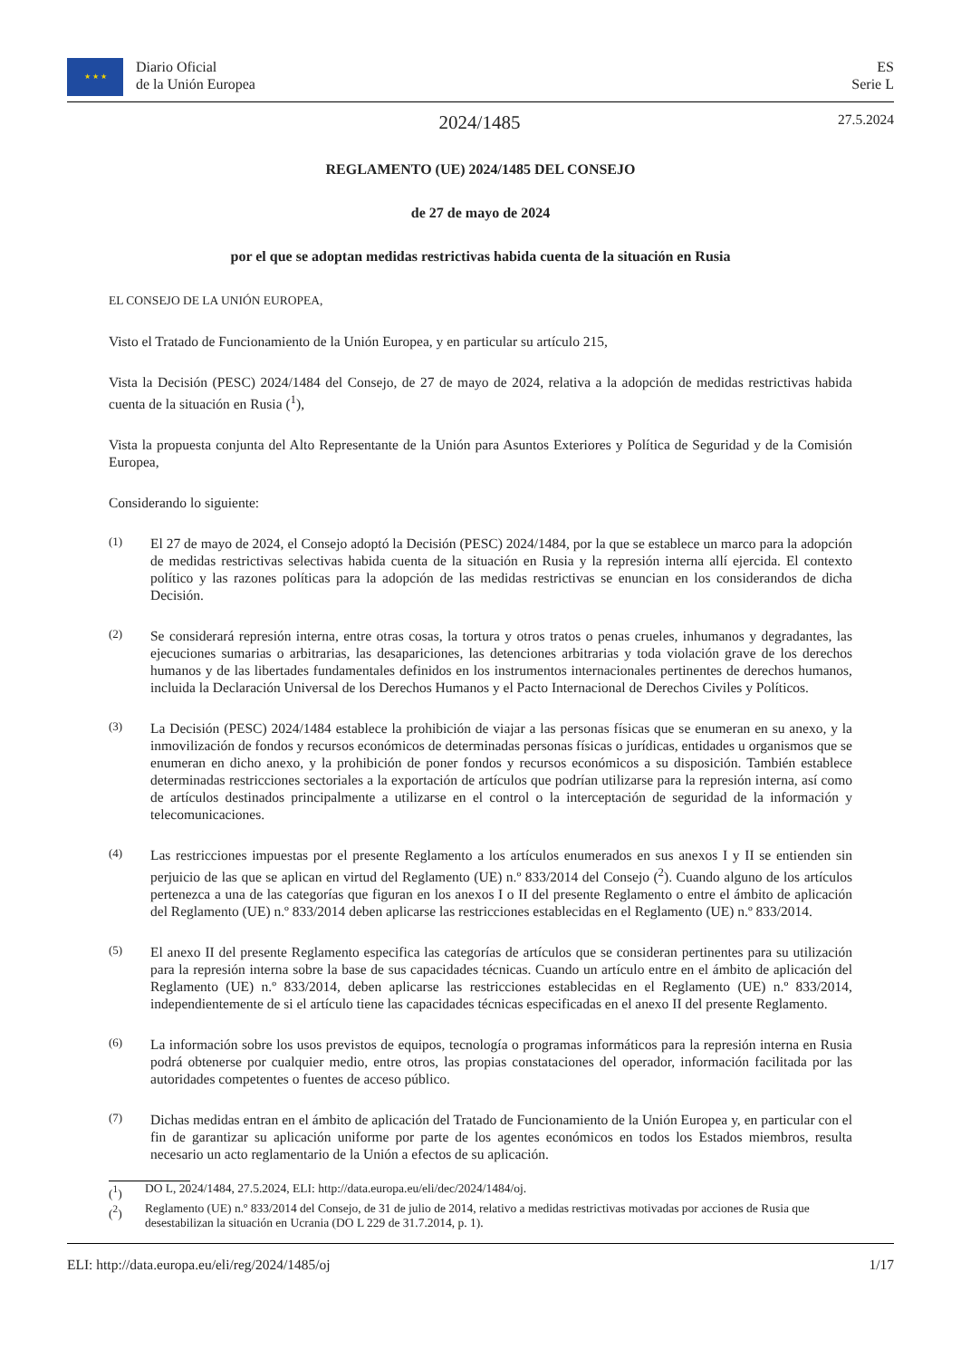★ ★ ★ Diario Oficial
de la Unión Europea
ES
Serie L
2024/1485
27.5.2024
REGLAMENTO (UE) 2024/1485 DEL CONSEJO
de 27 de mayo de 2024
por el que se adoptan medidas restrictivas habida cuenta de la situación en Rusia
EL CONSEJO DE LA UNIÓN EUROPEA,
Visto el Tratado de Funcionamiento de la Unión Europea, y en particular su artículo 215,
Vista la Decisión (PESC) 2024/1484 del Consejo, de 27 de mayo de 2024, relativa a la adopción de medidas restrictivas habida cuenta de la situación en Rusia (<sup>1</sup>),
Vista la propuesta conjunta del Alto Representante de la Unión para Asuntos Exteriores y Política de Seguridad y de la Comisión Europea,
Considerando lo siguiente:
(1)
El 27 de mayo de 2024, el Consejo adoptó la Decisión (PESC) 2024/1484, por la que se establece un marco para la adopción de medidas restrictivas selectivas habida cuenta de la situación en Rusia y la represión interna allí ejercida. El contexto político y las razones políticas para la adopción de las medidas restrictivas se enuncian en los considerandos de dicha Decisión.
(2)
Se considerará represión interna, entre otras cosas, la tortura y otros tratos o penas crueles, inhumanos y degradantes, las ejecuciones sumarias o arbitrarias, las desapariciones, las detenciones arbitrarias y toda violación grave de los derechos humanos y de las libertades fundamentales definidos en los instrumentos internacionales pertinentes de derechos humanos, incluida la Declaración Universal de los Derechos Humanos y el Pacto Internacional de Derechos Civiles y Políticos.
(3)
La Decisión (PESC) 2024/1484 establece la prohibición de viajar a las personas físicas que se enumeran en su anexo, y la inmovilización de fondos y recursos económicos de determinadas personas físicas o jurídicas, entidades u organismos que se enumeran en dicho anexo, y la prohibición de poner fondos y recursos económicos a su disposición. También establece determinadas restricciones sectoriales a la exportación de artículos que podrían utilizarse para la represión interna, así como de artículos destinados principalmente a utilizarse en el control o la interceptación de seguridad de la información y telecomunicaciones.
(4)
Las restricciones impuestas por el presente Reglamento a los artículos enumerados en sus anexos I y II se entienden sin perjuicio de las que se aplican en virtud del Reglamento (UE) n.º 833/2014 del Consejo (<sup>2</sup>). Cuando alguno de los artículos pertenezca a una de las categorías que figuran en los anexos I o II del presente Reglamento o entre el ámbito de aplicación del Reglamento (UE) n.º 833/2014 deben aplicarse las restricciones establecidas en el Reglamento (UE) n.º 833/2014.
(5)
El anexo II del presente Reglamento especifica las categorías de artículos que se consideran pertinentes para su utilización para la represión interna sobre la base de sus capacidades técnicas. Cuando un artículo entre en el ámbito de aplicación del Reglamento (UE) n.º 833/2014, deben aplicarse las restricciones establecidas en el Reglamento (UE) n.º 833/2014, independientemente de si el artículo tiene las capacidades técnicas especificadas en el anexo II del presente Reglamento.
(6)
La información sobre los usos previstos de equipos, tecnología o programas informáticos para la represión interna en Rusia podrá obtenerse por cualquier medio, entre otros, las propias constataciones del operador, información facilitada por las autoridades competentes o fuentes de acceso público.
(7)
Dichas medidas entran en el ámbito de aplicación del Tratado de Funcionamiento de la Unión Europea y, en particular con el fin de garantizar su aplicación uniforme por parte de los agentes económicos en todos los Estados miembros, resulta necesario un acto reglamentario de la Unión a efectos de su aplicación.
(<sup>1</sup>) DO L, 2024/1484, 27.5.2024, ELI: http://data.europa.eu/eli/dec/2024/1484/oj.
(<sup>2</sup>) Reglamento (UE) n.º 833/2014 del Consejo, de 31 de julio de 2014, relativo a medidas restrictivas motivadas por acciones de Rusia que desestabilizan la situación en Ucrania (DO L 229 de 31.7.2014, p. 1).
ELI: http://data.europa.eu/eli/reg/2024/1485/oj 1/17